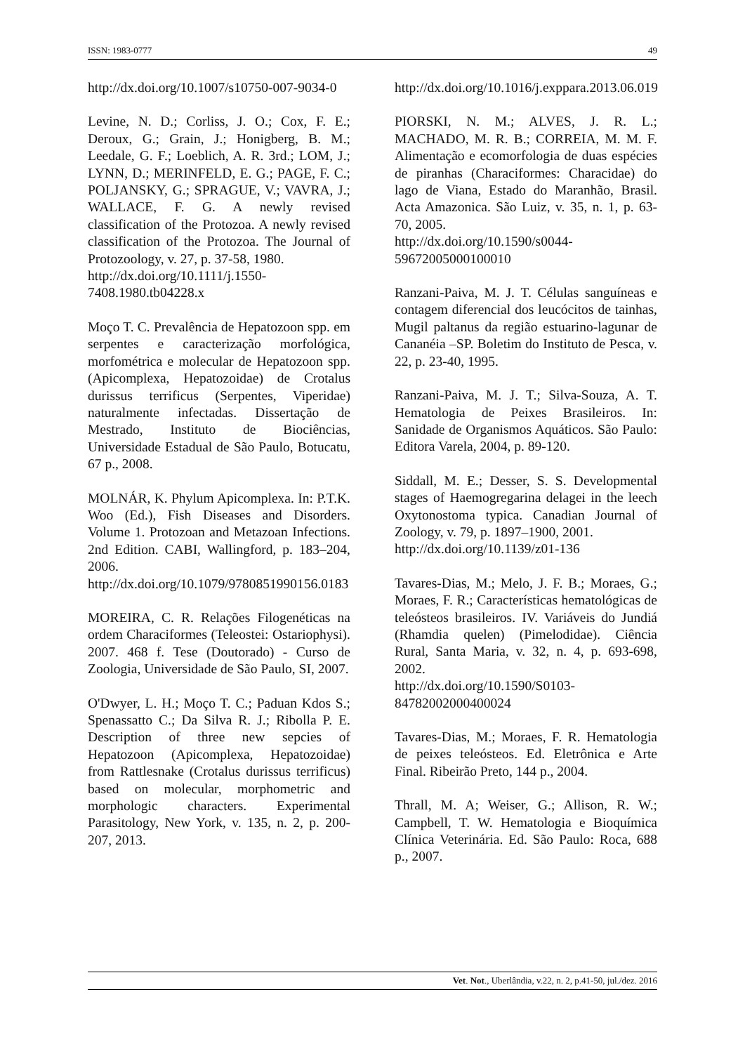ISSN: 1983-0777 49
http://dx.doi.org/10.1007/s10750-007-9034-0
Levine, N. D.; Corliss, J. O.; Cox, F. E.; Deroux, G.; Grain, J.; Honigberg, B. M.; Leedale, G. F.; Loeblich, A. R. 3rd.; LOM, J.; LYNN, D.; MERINFELD, E. G.; PAGE, F. C.; POLJANSKY, G.; SPRAGUE, V.; VAVRA, J.; WALLACE, F. G. A newly revised classification of the Protozoa. A newly revised classification of the Protozoa. The Journal of Protozoology, v. 27, p. 37-58, 1980.
http://dx.doi.org/10.1111/j.1550-7408.1980.tb04228.x
Moço T. C. Prevalência de Hepatozoon spp. em serpentes e caracterização morfológica, morfométrica e molecular de Hepatozoon spp. (Apicomplexa, Hepatozoidae) de Crotalus durissus terrificus (Serpentes, Viperidae) naturalmente infectadas. Dissertação de Mestrado, Instituto de Biociências, Universidade Estadual de São Paulo, Botucatu, 67 p., 2008.
MOLNÁR, K. Phylum Apicomplexa. In: P.T.K. Woo (Ed.), Fish Diseases and Disorders. Volume 1. Protozoan and Metazoan Infections. 2nd Edition. CABI, Wallingford, p. 183–204, 2006.
http://dx.doi.org/10.1079/9780851990156.0183
MOREIRA, C. R. Relações Filogenéticas na ordem Characiformes (Teleostei: Ostariophysi). 2007. 468 f. Tese (Doutorado) - Curso de Zoologia, Universidade de São Paulo, SI, 2007.
O'Dwyer, L. H.; Moço T. C.; Paduan Kdos S.; Spenassatto C.; Da Silva R. J.; Ribolla P. E. Description of three new sepcies of Hepatozoon (Apicomplexa, Hepatozoidae) from Rattlesnake (Crotalus durissus terrificus) based on molecular, morphometric and morphologic characters. Experimental Parasitology, New York, v. 135, n. 2, p. 200-207, 2013.
http://dx.doi.org/10.1016/j.exppara.2013.06.019
PIORSKI, N. M.; ALVES, J. R. L.; MACHADO, M. R. B.; CORREIA, M. M. F. Alimentação e ecomorfologia de duas espécies de piranhas (Characiformes: Characidae) do lago de Viana, Estado do Maranhão, Brasil. Acta Amazonica. São Luiz, v. 35, n. 1, p. 63-70, 2005.
http://dx.doi.org/10.1590/s0044-59672005000100010
Ranzani-Paiva, M. J. T. Células sanguíneas e contagem diferencial dos leucócitos de tainhas, Mugil paltanus da região estuarino-lagunar de Cananéia –SP. Boletim do Instituto de Pesca, v. 22, p. 23-40, 1995.
Ranzani-Paiva, M. J. T.; Silva-Souza, A. T. Hematologia de Peixes Brasileiros. In: Sanidade de Organismos Aquáticos. São Paulo: Editora Varela, 2004, p. 89-120.
Siddall, M. E.; Desser, S. S. Developmental stages of Haemogregarina delagei in the leech Oxytonostoma typica. Canadian Journal of Zoology, v. 79, p. 1897–1900, 2001.
http://dx.doi.org/10.1139/z01-136
Tavares-Dias, M.; Melo, J. F. B.; Moraes, G.; Moraes, F. R.; Características hematológicas de teleósteos brasileiros. IV. Variáveis do Jundiá (Rhamdia quelen) (Pimelodidae). Ciência Rural, Santa Maria, v. 32, n. 4, p. 693-698, 2002.
http://dx.doi.org/10.1590/S0103-84782002000400024
Tavares-Dias, M.; Moraes, F. R. Hematologia de peixes teleósteos. Ed. Eletrônica e Arte Final. Ribeirão Preto, 144 p., 2004.
Thrall, M. A; Weiser, G.; Allison, R. W.; Campbell, T. W. Hematologia e Bioquímica Clínica Veterinária. Ed. São Paulo: Roca, 688 p., 2007.
Vet. Not., Uberlândia, v.22, n. 2, p.41-50, jul./dez. 2016